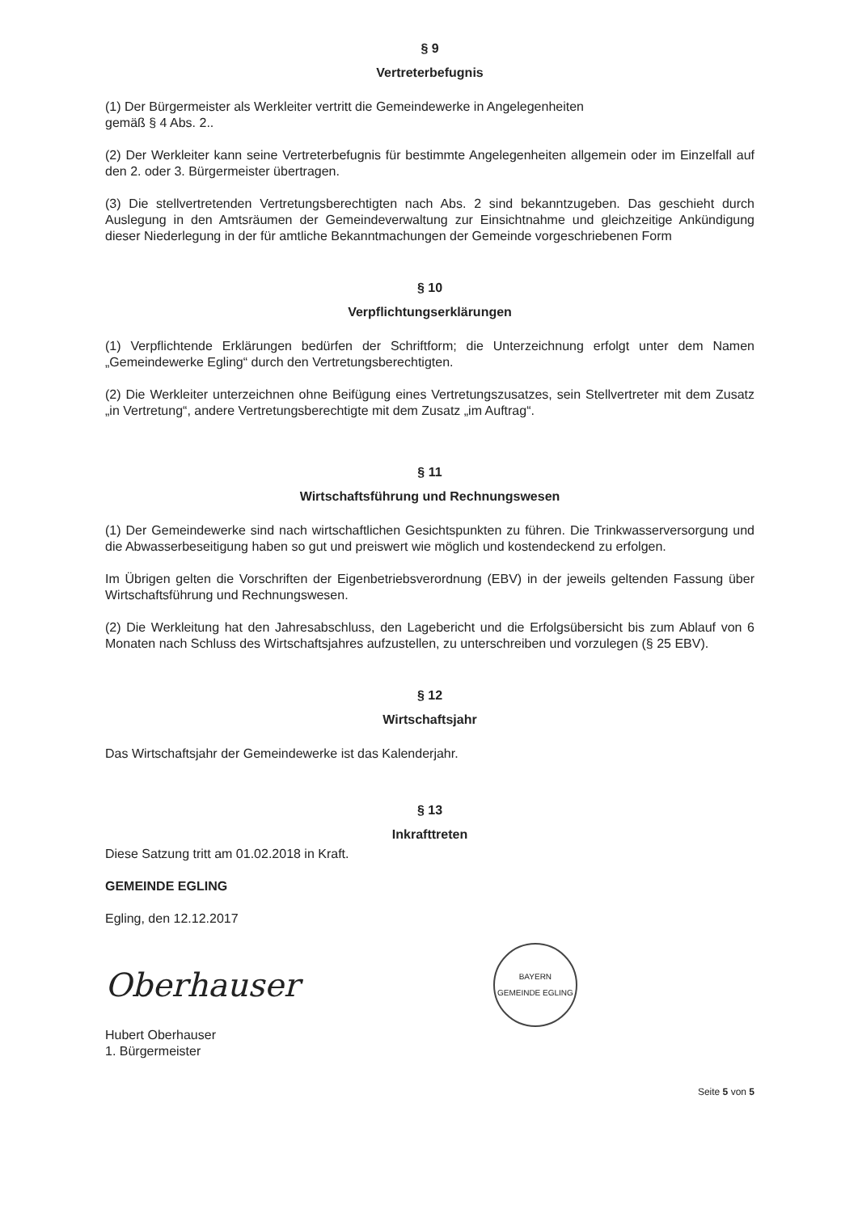§ 9
Vertreterbefugnis
(1) Der Bürgermeister als Werkleiter vertritt die Gemeindewerke in Angelegenheiten
gemäß § 4 Abs. 2..
(2) Der Werkleiter kann seine Vertreterbefugnis für bestimmte Angelegenheiten allgemein oder im Einzelfall auf den 2. oder 3. Bürgermeister übertragen.
(3) Die stellvertretenden Vertretungsberechtigten nach Abs. 2 sind bekanntzugeben. Das geschieht durch Auslegung in den Amtsräumen der Gemeindeverwaltung zur Einsichtnahme und gleichzeitige Ankündigung dieser Niederlegung in der für amtliche Bekanntmachungen der Gemeinde vorgeschriebenen Form
§ 10
Verpflichtungserklärungen
(1) Verpflichtende Erklärungen bedürfen der Schriftform; die Unterzeichnung erfolgt unter dem Namen „Gemeindewerke Egling“ durch den Vertretungsberechtigten.
(2) Die Werkleiter unterzeichnen ohne Beifügung eines Vertretungszusatzes, sein Stellvertreter mit dem Zusatz „in Vertretung“, andere Vertretungsberechtigte mit dem Zusatz „im Auftrag“.
§ 11
Wirtschaftsführung und Rechnungswesen
(1) Der Gemeindewerke sind nach wirtschaftlichen Gesichtspunkten zu führen. Die Trinkwasserversorgung und die Abwasserbeseitigung haben so gut und preiswert wie möglich und kostendeckend zu erfolgen.
Im Übrigen gelten die Vorschriften der Eigenbetriebsverordnung (EBV) in der jeweils geltenden Fassung über Wirtschaftsführung und Rechnungswesen.
(2) Die Werkleitung hat den Jahresabschluss, den Lagebericht und die Erfolgsübersicht bis zum Ablauf von 6 Monaten nach Schluss des Wirtschaftsjahres aufzustellen, zu unterschreiben und vorzulegen (§ 25 EBV).
§ 12
Wirtschaftsjahr
Das Wirtschaftsjahr der Gemeindewerke ist das Kalenderjahr.
§ 13
Inkrafttreten
Diese Satzung tritt am 01.02.2018 in Kraft.
GEMEINDE EGLING
Egling, den 12.12.2017
Oberhauser
BAYERN
GEMEINDE EGLING
Hubert Oberhauser
1. Bürgermeister
Seite 5 von 5